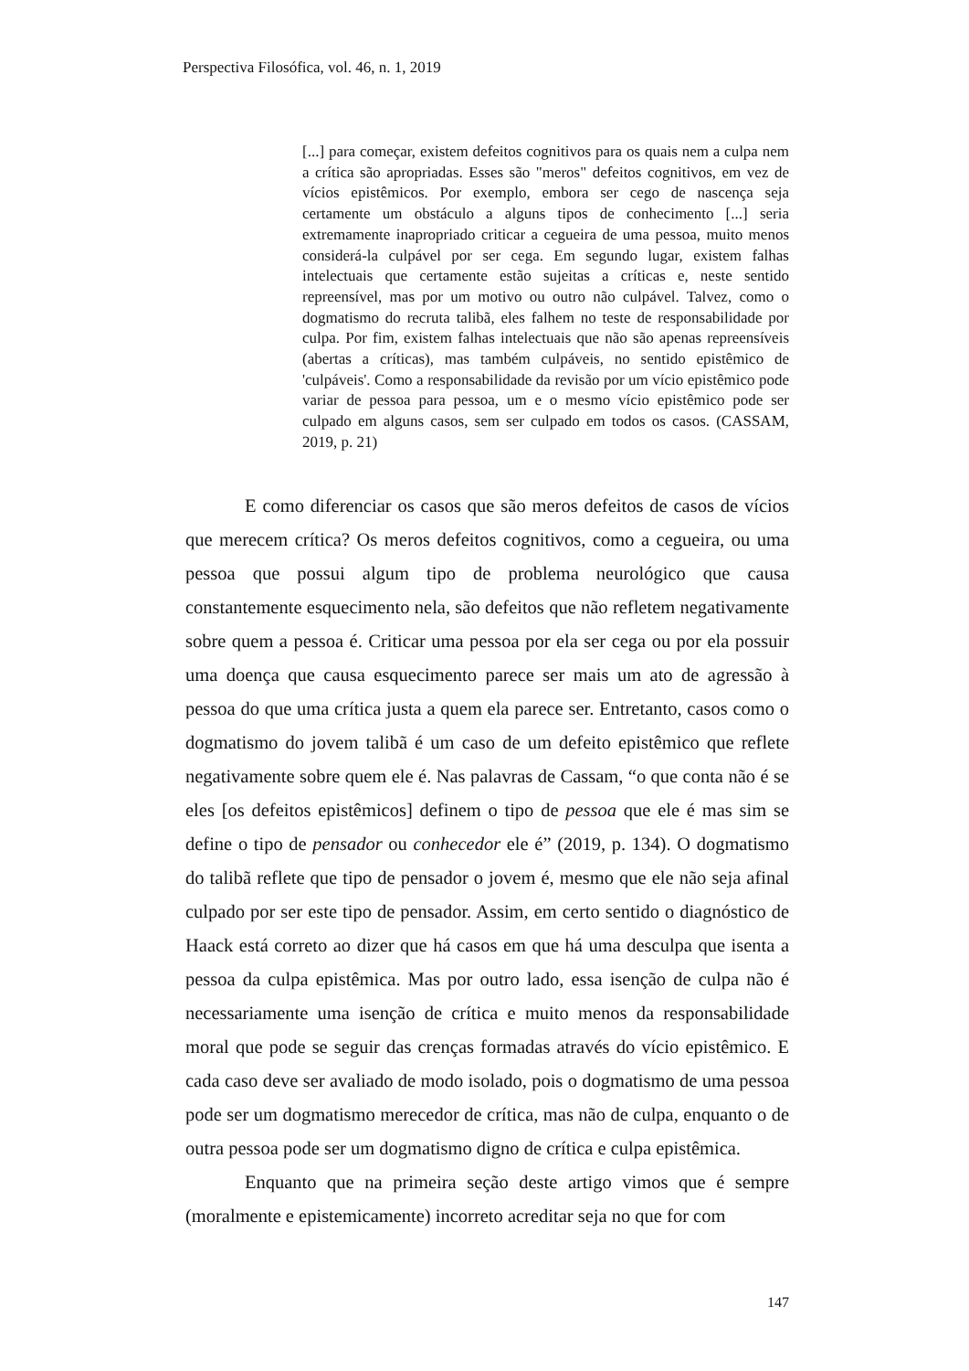Perspectiva Filosófica, vol. 46, n. 1, 2019
[...] para começar, existem defeitos cognitivos para os quais nem a culpa nem a crítica são apropriadas. Esses são "meros" defeitos cognitivos, em vez de vícios epistêmicos. Por exemplo, embora ser cego de nascença seja certamente um obstáculo a alguns tipos de conhecimento [...] seria extremamente inapropriado criticar a cegueira de uma pessoa, muito menos considerá-la culpável por ser cega. Em segundo lugar, existem falhas intelectuais que certamente estão sujeitas a críticas e, neste sentido repreensível, mas por um motivo ou outro não culpável. Talvez, como o dogmatismo do recruta talibã, eles falhem no teste de responsabilidade por culpa. Por fim, existem falhas intelectuais que não são apenas repreensíveis (abertas a críticas), mas também culpáveis, no sentido epistêmico de 'culpáveis'. Como a responsabilidade da revisão por um vício epistêmico pode variar de pessoa para pessoa, um e o mesmo vício epistêmico pode ser culpado em alguns casos, sem ser culpado em todos os casos. (CASSAM, 2019, p. 21)
E como diferenciar os casos que são meros defeitos de casos de vícios que merecem crítica? Os meros defeitos cognitivos, como a cegueira, ou uma pessoa que possui algum tipo de problema neurológico que causa constantemente esquecimento nela, são defeitos que não refletem negativamente sobre quem a pessoa é. Criticar uma pessoa por ela ser cega ou por ela possuir uma doença que causa esquecimento parece ser mais um ato de agressão à pessoa do que uma crítica justa a quem ela parece ser. Entretanto, casos como o dogmatismo do jovem talibã é um caso de um defeito epistêmico que reflete negativamente sobre quem ele é. Nas palavras de Cassam, “o que conta não é se eles [os defeitos epistêmicos] definem o tipo de pessoa que ele é mas sim se define o tipo de pensador ou conhecedor ele é” (2019, p. 134). O dogmatismo do talibã reflete que tipo de pensador o jovem é, mesmo que ele não seja afinal culpado por ser este tipo de pensador. Assim, em certo sentido o diagnóstico de Haack está correto ao dizer que há casos em que há uma desculpa que isenta a pessoa da culpa epistêmica. Mas por outro lado, essa isenção de culpa não é necessariamente uma isenção de crítica e muito menos da responsabilidade moral que pode se seguir das crenças formadas através do vício epistêmico. E cada caso deve ser avaliado de modo isolado, pois o dogmatismo de uma pessoa pode ser um dogmatismo merecedor de crítica, mas não de culpa, enquanto o de outra pessoa pode ser um dogmatismo digno de crítica e culpa epistêmica.
Enquanto que na primeira seção deste artigo vimos que é sempre (moralmente e epistemicamente) incorreto acreditar seja no que for com
147